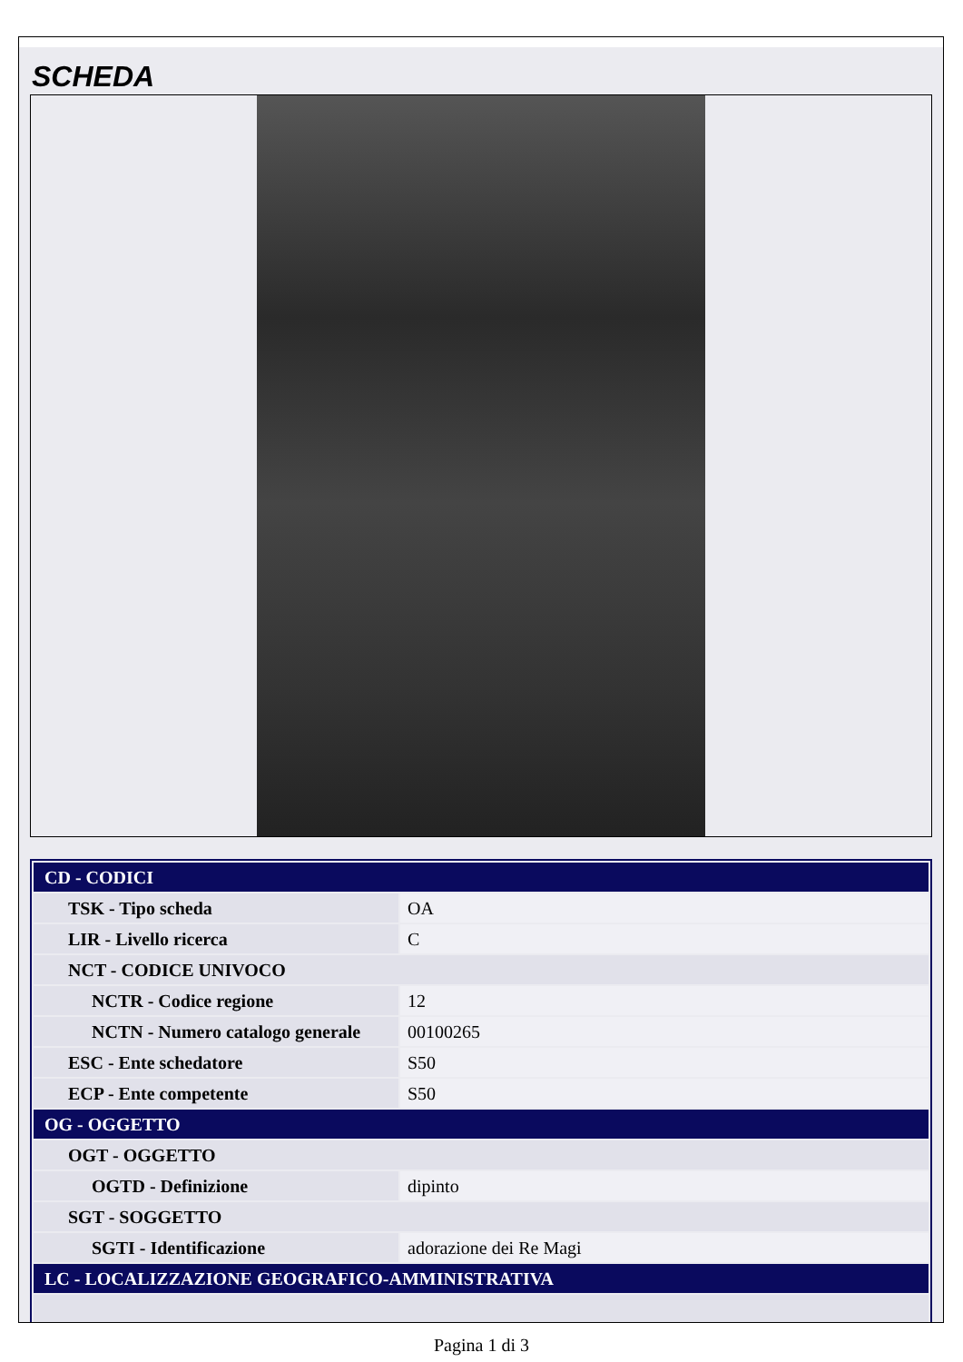SCHEDA
| CD - CODICI | |
| TSK - Tipo scheda | OA |
| LIR - Livello ricerca | C |
| NCT - CODICE UNIVOCO | |
| NCTR - Codice regione | 12 |
| NCTN - Numero catalogo generale | 00100265 |
| ESC - Ente schedatore | S50 |
| ECP - Ente competente | S50 |
| OG - OGGETTO | |
| OGT - OGGETTO | |
| OGTD - Definizione | dipinto |
| SGT - SOGGETTO | |
| SGTI - Identificazione | adorazione dei Re Magi |
| LC - LOCALIZZAZIONE GEOGRAFICO-AMMINISTRATIVA | |
Pagina 1 di 3